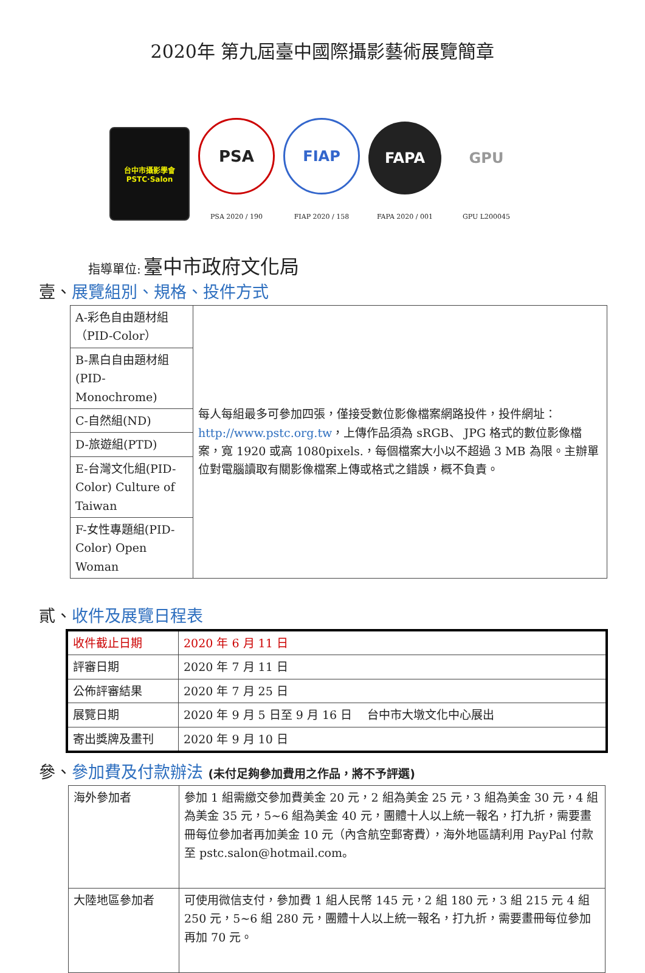2020年 第九屆臺中國際攝影藝術展覽簡章
台中市攝影學會
PSTC·Salon
PSA
PSA 2020 / 190
FIAP
FIAP 2020 / 158
FAPA
FAPA 2020 / 001
GPU
GPU L200045
指導單位: 臺中市政府文化局
壹、展覽組別、規格、投件方式
| A-彩色自由題材組（PID-Color） | 每人每組最多可參加四張，僅接受數位影像檔案網路投件，投件網址： http://www.pstc.org.tw ，上傳作品須為 sRGB、 JPG 格式的數位影像檔案，寬 1920 或高 1080pixels.，每個檔案大小以不超過 3 MB 為限。主辦單位對電腦讀取有關影像檔案上傳或格式之錯誤，概不負責。 |
| B-黑白自由題材組(PID- Monochrome) | |
| C-自然組(ND) | |
| D-旅遊組(PTD) | |
| E-台灣文化組(PID-Color) Culture of Taiwan | |
| F-女性專題組(PID-Color) Open Woman | |
貳、收件及展覽日程表
| 收件截止日期 | 2020 年 6 月 11 日 |
| 評審日期 | 2020 年 7 月 11 日 |
| 公佈評審結果 | 2020 年 7 月 25 日 |
| 展覽日期 | 2020 年 9 月 5 日至 9 月 16 日 台中市大墩文化中心展出 |
| 寄出獎牌及畫刊 | 2020 年 9 月 10 日 |
參、參加費及付款辦法 (未付足夠參加費用之作品，將不予評選)
| 海外參加者 | 參加 1 組需繳交參加費美金 20 元，2 組為美金 25 元，3 組為美金 30 元，4 組為美金 35 元，5~6 組為美金 40 元，團體十人以上統一報名，打九折，需要畫冊每位參加者再加美金 10 元（內含航空郵寄費），海外地區請利用 PayPal 付款至 pstc.salon@hotmail.com。 |
| 大陸地區參加者 | 可使用微信支付，參加費 1 組人民幣 145 元，2 組 180 元，3 組 215 元 4 組 250 元，5~6 組 280 元，團體十人以上統一報名，打九折，需要畫冊每位參加再加 70 元。 |